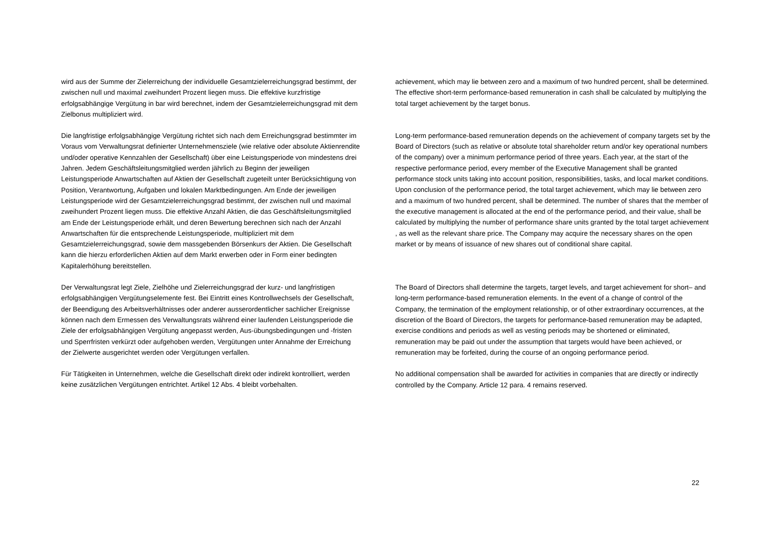wird aus der Summe der Zielerreichung der individuelle Gesamtzielerreichungsgrad bestimmt, der zwischen null und maximal zweihundert Prozent liegen muss. Die effektive kurzfristige erfolgsabhängige Vergütung in bar wird berechnet, indem der Gesamtzielerreichungsgrad mit dem Zielbonus multipliziert wird.
Die langfristige erfolgsabhängige Vergütung richtet sich nach dem Erreichungsgrad bestimmter im Voraus vom Verwaltungsrat definierter Unternehmensziele (wie relative oder absolute Aktienrendite und/oder operative Kennzahlen der Gesellschaft) über eine Leistungsperiode von mindestens drei Jahren. Jedem Geschäftsleitungsmitglied werden jährlich zu Beginn der jeweiligen Leistungsperiode Anwartschaften auf Aktien der Gesellschaft zugeteilt unter Berücksichtigung von Position, Verantwortung, Aufgaben und lokalen Marktbedingungen. Am Ende der jeweiligen Leistungsperiode wird der Gesamtzielerreichungsgrad bestimmt, der zwischen null und maximal zweihundert Prozent liegen muss. Die effektive Anzahl Aktien, die das Geschäftsleitungsmitglied am Ende der Leistungsperiode erhält, und deren Bewertung berechnen sich nach der Anzahl Anwartschaften für die entsprechende Leistungsperiode, multipliziert mit dem Gesamtzielerreichungsgrad, sowie dem massgebenden Börsenkurs der Aktien. Die Gesellschaft kann die hierzu erforderlichen Aktien auf dem Markt erwerben oder in Form einer bedingten Kapitalerhöhung bereitstellen.
Der Verwaltungsrat legt Ziele, Zielhöhe und Zielerreichungsgrad der kurz- und langfristigen erfolgsabhängigen Vergütungselemente fest. Bei Eintritt eines Kontrollwechsels der Gesellschaft, der Beendigung des Arbeitsverhältnisses oder anderer ausserordentlicher sachlicher Ereignisse können nach dem Ermessen des Verwaltungsrats während einer laufenden Leistungsperiode die Ziele der erfolgsabhängigen Vergütung angepasst werden, Aus-übungsbedingungen und -fristen und Sperrfristen verkürzt oder aufgehoben werden, Vergütungen unter Annahme der Erreichung der Zielwerte ausgerichtet werden oder Vergütungen verfallen.
Für Tätigkeiten in Unternehmen, welche die Gesellschaft direkt oder indirekt kontrolliert, werden keine zusätzlichen Vergütungen entrichtet. Artikel 12 Abs. 4 bleibt vorbehalten.
achievement, which may lie between zero and a maximum of two hundred percent, shall be determined. The effective short-term performance-based remuneration in cash shall be calculated by multiplying the total target achievement by the target bonus.
Long-term performance-based remuneration depends on the achievement of company targets set by the Board of Directors (such as relative or absolute total shareholder return and/or key operational numbers of the company) over a minimum performance period of three years. Each year, at the start of the respective performance period, every member of the Executive Management shall be granted performance stock units taking into account position, responsibilities, tasks, and local market conditions. Upon conclusion of the performance period, the total target achievement, which may lie between zero and a maximum of two hundred percent, shall be determined. The number of shares that the member of the executive management is allocated at the end of the performance period, and their value, shall be calculated by multiplying the number of performance share units granted by the total target achievement , as well as the relevant share price. The Company may acquire the necessary shares on the open market or by means of issuance of new shares out of conditional share capital.
The Board of Directors shall determine the targets, target levels, and target achievement for short– and long-term performance-based remuneration elements. In the event of a change of control of the Company, the termination of the employment relationship, or of other extraordinary occurrences, at the discretion of the Board of Directors, the targets for performance-based remuneration may be adapted, exercise conditions and periods as well as vesting periods may be shortened or eliminated, remuneration may be paid out under the assumption that targets would have been achieved, or remuneration may be forfeited, during the course of an ongoing performance period.
No additional compensation shall be awarded for activities in companies that are directly or indirectly controlled by the Company. Article 12 para. 4 remains reserved.
22